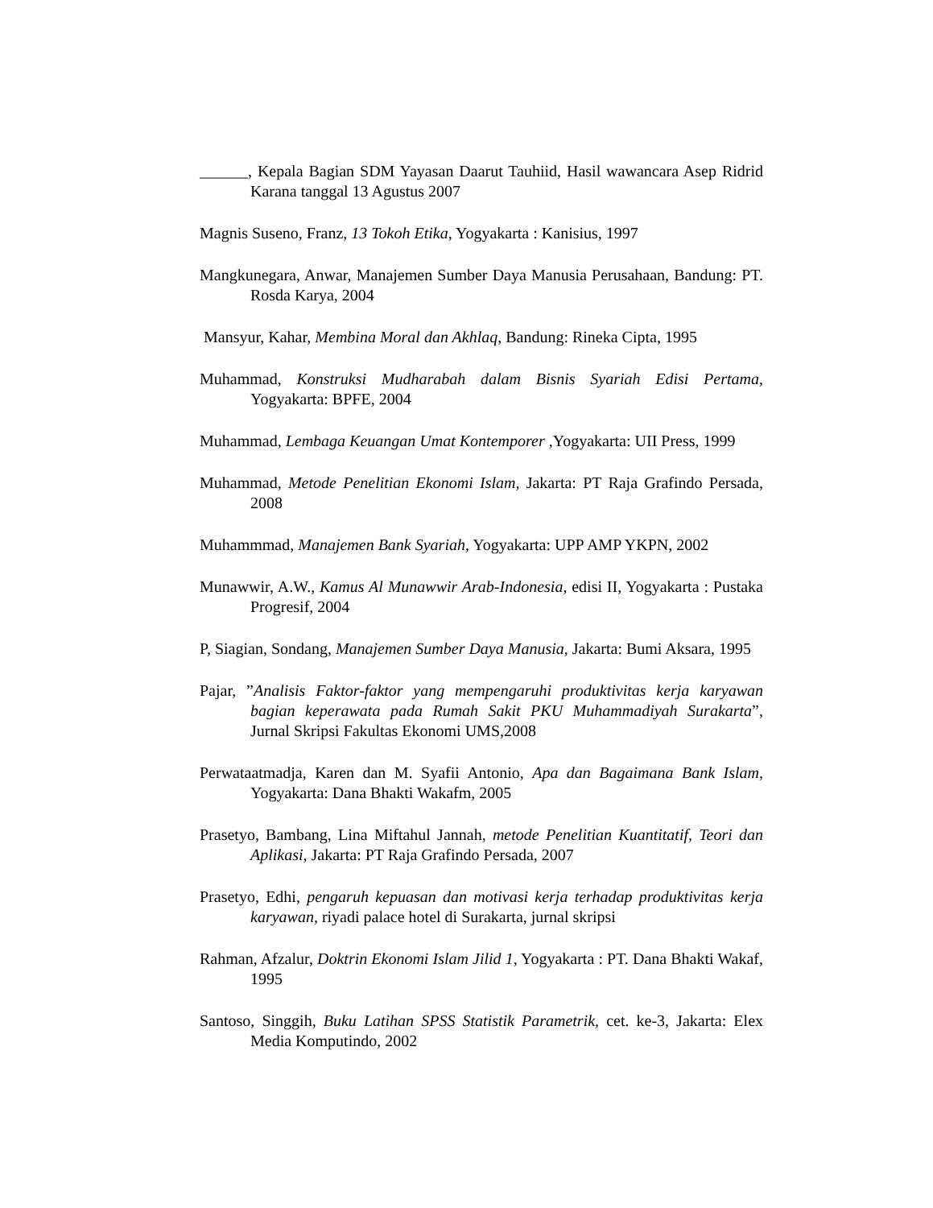______, Kepala Bagian SDM Yayasan Daarut Tauhiid, Hasil wawancara Asep Ridrid Karana tanggal 13 Agustus 2007
Magnis Suseno, Franz, 13 Tokoh Etika, Yogyakarta : Kanisius, 1997
Mangkunegara, Anwar, Manajemen Sumber Daya Manusia Perusahaan, Bandung: PT. Rosda Karya, 2004
Mansyur, Kahar, Membina Moral dan Akhlaq, Bandung: Rineka Cipta, 1995
Muhammad, Konstruksi Mudharabah dalam Bisnis Syariah Edisi Pertama, Yogyakarta: BPFE, 2004
Muhammad, Lembaga Keuangan Umat Kontemporer ,Yogyakarta: UII Press, 1999
Muhammad, Metode Penelitian Ekonomi Islam, Jakarta: PT Raja Grafindo Persada, 2008
Muhammmad, Manajemen Bank Syariah, Yogyakarta: UPP AMP YKPN, 2002
Munawwir, A.W., Kamus Al Munawwir Arab-Indonesia, edisi II, Yogyakarta : Pustaka Progresif, 2004
P, Siagian, Sondang, Manajemen Sumber Daya Manusia, Jakarta: Bumi Aksara, 1995
Pajar, ”Analisis Faktor-faktor yang mempengaruhi produktivitas kerja karyawan bagian keperawata pada Rumah Sakit PKU Muhammadiyah Surakarta”, Jurnal Skripsi Fakultas Ekonomi UMS,2008
Perwataatmadja, Karen dan M. Syafii Antonio, Apa dan Bagaimana Bank Islam, Yogyakarta: Dana Bhakti Wakafm, 2005
Prasetyo, Bambang, Lina Miftahul Jannah, metode Penelitian Kuantitatif, Teori dan Aplikasi, Jakarta: PT Raja Grafindo Persada, 2007
Prasetyo, Edhi, pengaruh kepuasan dan motivasi kerja terhadap produktivitas kerja karyawan, riyadi palace hotel di Surakarta, jurnal skripsi
Rahman, Afzalur, Doktrin Ekonomi Islam Jilid 1, Yogyakarta : PT. Dana Bhakti Wakaf, 1995
Santoso, Singgih, Buku Latihan SPSS Statistik Parametrik, cet. ke-3, Jakarta: Elex Media Komputindo, 2002